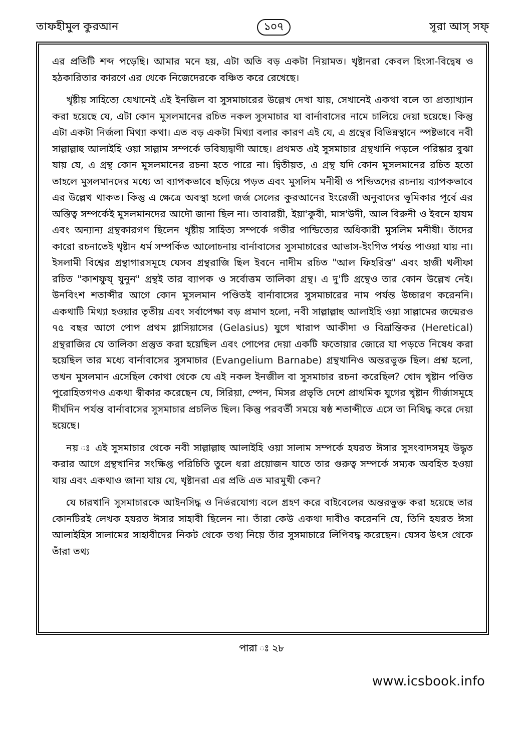তাফহীমুল কুরআন ১০৭ সূরা আস্ সফ্
এর প্রতিটি শব্দ পড়েছি। আমার মনে হয়, এটা অতি বড় একটা নিয়ামত। খৃষ্টানরা কেবল হিংসা-বিদ্বেষ ও হঠকারিতার কারণে এর থেকে নিজেদেরকে বঞ্চিত করে রেখেছে।
খৃষ্টীয় সাহিত্যে যেখানেই এই ইনজিল বা সুসমাচারের উল্লেখ দেখা যায়, সেখানেই একথা বলে তা প্রত্যাখ্যান করা হয়েছে যে, এটা কোন মুসলমানের রচিত নকল সুসমাচার যা বার্নাবাসের নামে চালিয়ে দেয়া হয়েছে। কিন্তু এটা একটা নির্জলা মিথ্যা কথা। এত বড় একটা মিথ্যা বলার কারণ এই যে, এ গ্রন্থের বিভিন্নস্থানে স্পষ্টভাবে নবী সাল্লাল্লাহু আলাইহি ওয়া সাল্লাম সম্পর্কে ভবিষ্যদ্বাণী আছে। প্রথমত এই সুসমাচার গ্রন্থখানি পড়লে পরিষ্কার বুঝা যায় যে, এ গ্রন্থ কোন মুসলমানের রচনা হতে পারে না। দ্বিতীয়ত, এ গ্রন্থ যদি কোন মুসলমানের রচিত হতো তাহলে মুসলমানদের মধ্যে তা ব্যাপকভাবে ছড়িয়ে পড়ত এবং মুসলিম মনীষী ও পন্ডিতদের রচনায় ব্যাপকভাবে এর উল্লেখ থাকত। কিন্তু এ ক্ষেত্রে অবস্থা হলো জর্জ সেলের কুরআনের ইংরেজী অনুবাদের ভূমিকার পূর্বে এর অস্তিত্ব সম্পর্কেই মুসলমানদের আদৌ জানা ছিল না। তাবারয়ী, ইয়া'কূবী, মাস'উদী, আল বিরুনী ও ইবনে হাযম এবং অন্যান্য গ্রন্থকারগণ ছিলেন খৃষ্টীয় সাহিত্য সম্পর্কে গভীর পান্ডিত্যের অধিকারী মুসলিম মনীষী। তাঁদের কারো রচনাতেই খৃষ্টান ধর্ম সম্পর্কিত আলোচনায় বার্নাবাসের সুসমাচারের আভাস-ইংগিত পর্যন্ত পাওয়া যায় না। ইসলামী বিশ্বের গ্রন্থাগারসমূহে যেসব গ্রন্থরাজি ছিল ইবনে নাদীম রচিত "আল ফিহরিস্ত" এবং হাজী খলীফা রচিত "কাশফুয্ যুনুন" গ্রন্থই তার ব্যাপক ও সর্বোত্তম তালিকা গ্রন্থ। এ দু'টি গ্রন্থেও তার কোন উল্লেখ নেই। উনবিংশ শতাব্দীর আগে কোন মুসলমান পণ্ডিতই বার্নাবাসের সুসমাচারের নাম পর্যন্ত উচ্চারণ করেননি। একথাটি মিথ্যা হওয়ার তৃতীয় এবং সর্বাপেক্ষা বড় প্রমাণ হলো, নবী সাল্লাল্লাহু আলাইহি ওয়া সাল্লামের জন্মেরও ৭৫ বছর আগে পোপ প্রথম গ্লাসিয়াসের (Gelasius) যুগে খারাপ আকীদা ও বিভ্রান্তিকর (Heretical) গ্রন্থরাজির যে তালিকা প্রস্তুত করা হয়েছিল এবং পোপের দেয়া একটি ফতোয়ার জোরে যা পড়তে নিষেধ করা হয়েছিল তার মধ্যে বার্নাবাসের সুসমাচার (Evangelium Barnabe) গ্রন্থখানিও অন্তরভুক্ত ছিল। প্রশ্ন হলো, তখন মুসলমান এসেছিল কোথা থেকে যে এই নকল ইনজীল বা সুসমাচার রচনা করেছিল? খোদ খৃষ্টান পণ্ডিত পুরোহিতগণও একথা স্বীকার করেছেন যে, সিরিয়া, স্পেন, মিসর প্রভৃতি দেশে প্রাথমিক যুগের খৃষ্টান গীর্জাসমূহে দীর্ঘদিন পর্যন্ত বার্নাবাসের সুসমাচার প্রচলিত ছিল। কিন্তু পরবর্তী সময়ে ষষ্ঠ শতাব্দীতে এসে তা নিষিদ্ধ করে দেয়া হয়েছে।
নয় ঃ এই সুসমাচার থেকে নবী সাল্লাল্লাহু আলাইহি ওয়া সালাম সম্পর্কে হযরত ঈসার সুসংবাদসমূহ উদ্ধৃত করার আগে গ্রন্থখানির সংক্ষিপ্ত পরিচিতি তুলে ধরা প্রয়োজন যাতে তার গুরুত্ব সম্পর্কে সম্যক অবহিত হওয়া যায় এবং একথাও জানা যায় যে, খৃষ্টানরা এর প্রতি এত মারমুখী কেন?
যে চারখানি সুসমাচারকে আইনসিদ্ধ ও নির্ভরযোগ্য বলে গ্রহণ করে বাইবেলের অন্তরভুক্ত করা হয়েছে তার কোনটিরই লেখক হযরত ঈসার সাহাবী ছিলেন না। তাঁরা কেউ একথা দাবীও করেননি যে, তিনি হযরত ঈসা আলাইহিস সালামের সাহাবীদের নিকট থেকে তথ্য নিয়ে তাঁর সুসমাচারে লিপিবদ্ধ করেছেন। যেসব উৎস থেকে তাঁরা তথ্য
পারা ঃ ২৮
www.icsbook.info